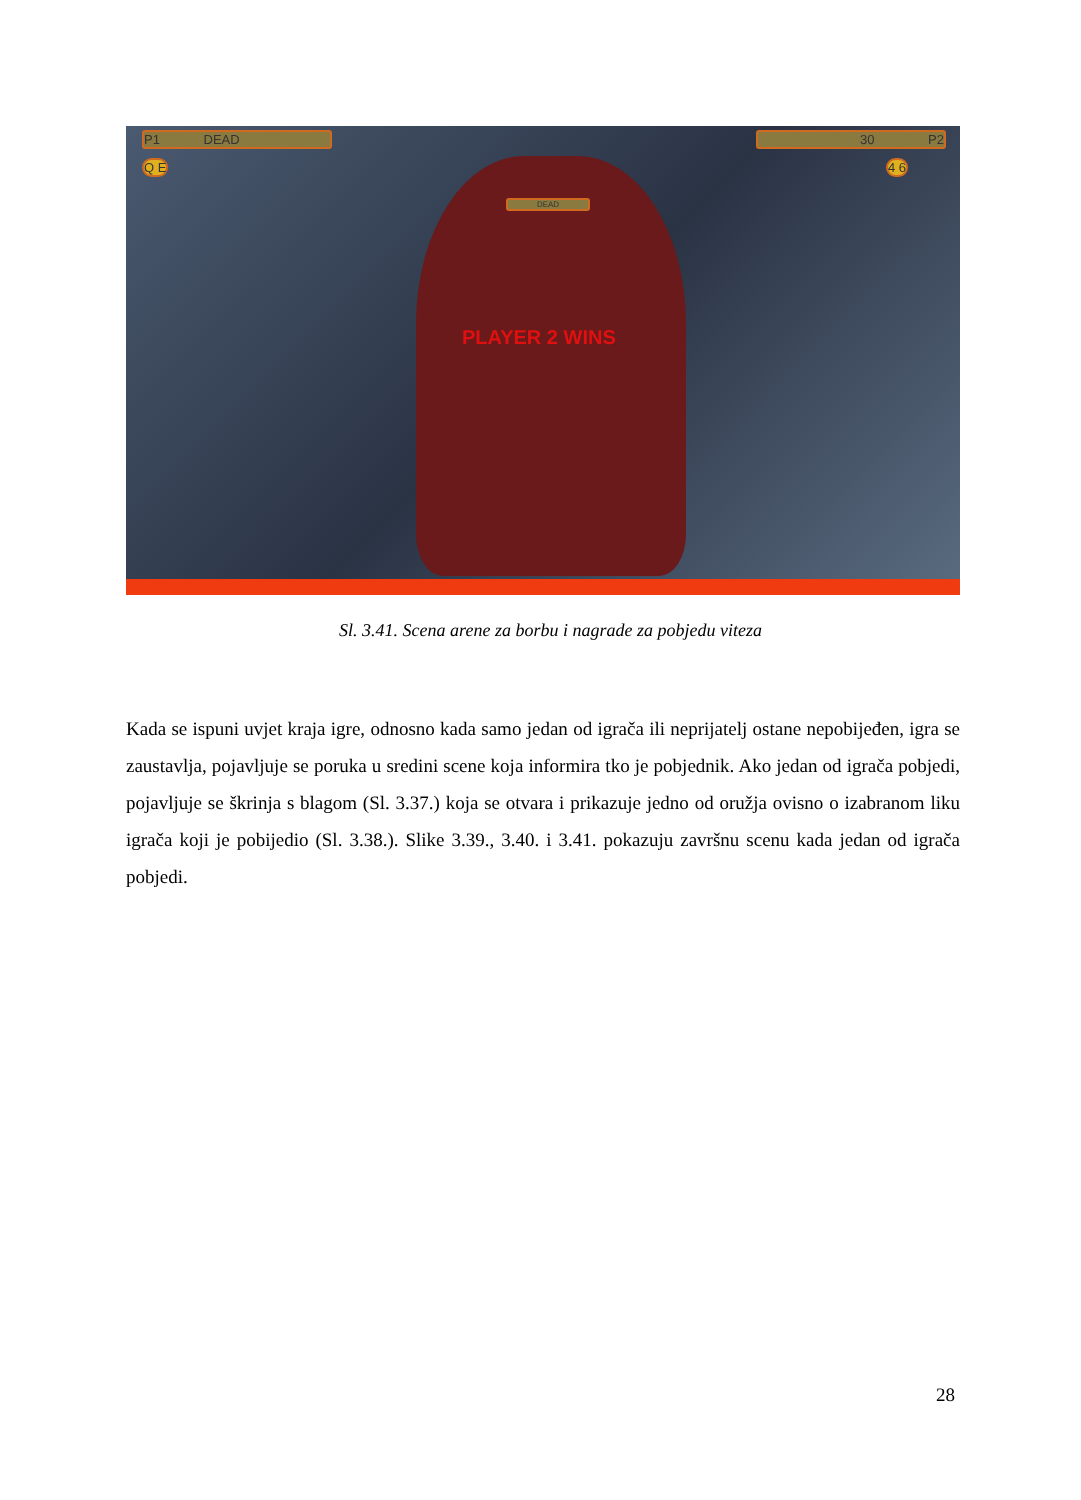P1 DEAD 30 P2
DEAD
Q E 4 6
PLAYER 2 WINS
Sl. 3.41. Scena arene za borbu i nagrade za pobjedu viteza
Kada se ispuni uvjet kraja igre, odnosno kada samo jedan od igrača ili neprijatelj ostane nepobijeđen, igra se zaustavlja, pojavljuje se poruka u sredini scene koja informira tko je pobjednik. Ako jedan od igrača pobjedi, pojavljuje se škrinja s blagom (Sl. 3.37.) koja se otvara i prikazuje jedno od oružja ovisno o izabranom liku igrača koji je pobijedio (Sl. 3.38.). Slike 3.39., 3.40. i 3.41. pokazuju završnu scenu kada jedan od igrača pobjedi.
28